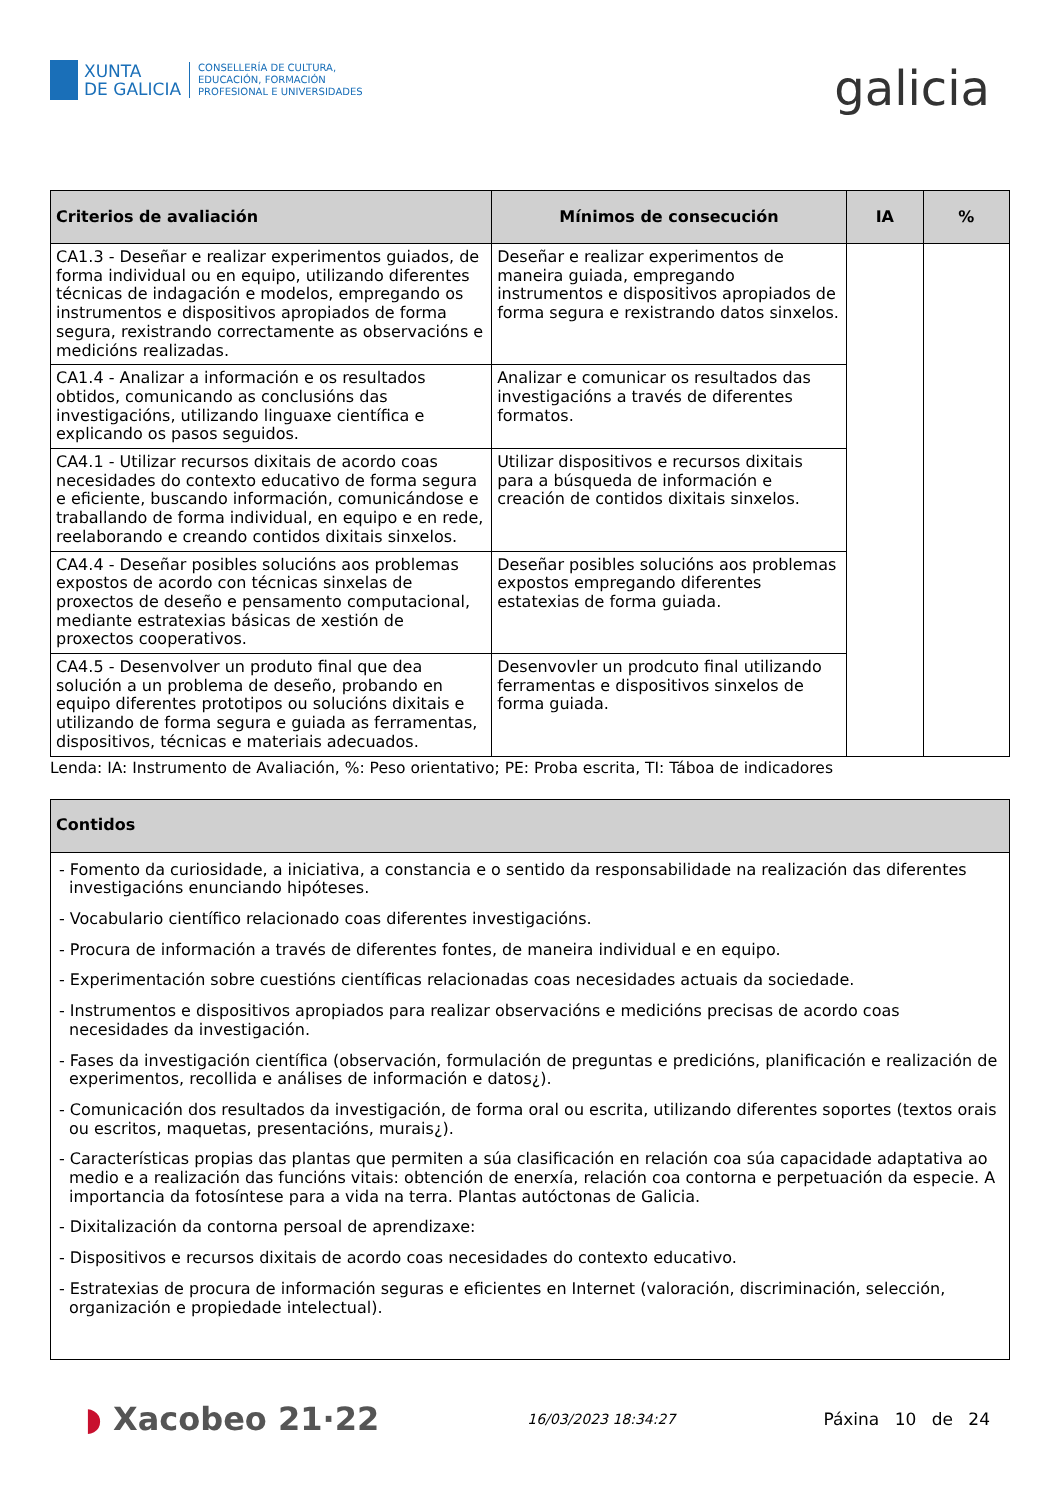XUNTA
DE GALICIA
CONSELLERÍA DE CULTURA,
EDUCACIÓN, FORMACIÓN
PROFESIONAL E UNIVERSIDADES
galicia
| Criterios de avaliación | Mínimos de consecución | IA | % |
| --- | --- | --- | --- |
| CA1.3 - Deseñar e realizar experimentos guiados, de forma individual ou en equipo, utilizando diferentes técnicas de indagación e modelos, empregando os instrumentos e dispositivos apropiados de forma segura, rexistrando correctamente as observacións e medicións realizadas. | Deseñar e realizar experimentos de maneira guiada, empregando instrumentos e dispositivos apropiados de forma segura e rexistrando datos sinxelos. | | |
| CA1.4 - Analizar a información e os resultados obtidos, comunicando as conclusións das investigacións, utilizando linguaxe científica e explicando os pasos seguidos. | Analizar e comunicar os resultados das investigacións a través de diferentes formatos. | | |
| CA4.1 - Utilizar recursos dixitais de acordo coas necesidades do contexto educativo de forma segura e eficiente, buscando información, comunicándose e traballando de forma individual, en equipo e en rede, reelaborando e creando contidos dixitais sinxelos. | Utilizar dispositivos e recursos dixitais para a búsqueda de información e creación de contidos dixitais sinxelos. | | |
| CA4.4 - Deseñar posibles solucións aos problemas expostos de acordo con técnicas sinxelas de proxectos de deseño e pensamento computacional, mediante estratexias básicas de xestión de proxectos cooperativos. | Deseñar posibles solucións aos problemas expostos empregando diferentes estatexias de forma guiada. | | |
| CA4.5 - Desenvolver un produto final que dea solución a un problema de deseño, probando en equipo diferentes prototipos ou solucións dixitais e utilizando de forma segura e guiada as ferramentas, dispositivos, técnicas e materiais adecuados. | Desenvovler un prodcuto final utilizando ferramentas e dispositivos sinxelos de forma guiada. | | |
Lenda: IA: Instrumento de Avaliación, %: Peso orientativo; PE: Proba escrita, TI: Táboa de indicadores
| Contidos |
| --- |
| - Fomento da curiosidade, a iniciativa, a constancia e o sentido da responsabilidade na realización das diferentes investigacións enunciando hipóteses. - Vocabulario científico relacionado coas diferentes investigacións. - Procura de información a través de diferentes fontes, de maneira individual e en equipo. - Experimentación sobre cuestións científicas relacionadas coas necesidades actuais da sociedade. - Instrumentos e dispositivos apropiados para realizar observacións e medicións precisas de acordo coas necesidades da investigación. - Fases da investigación científica (observación, formulación de preguntas e predicións, planificación e realización de experimentos, recollida e análises de información e datos¿). - Comunicación dos resultados da investigación, de forma oral ou escrita, utilizando diferentes soportes (textos orais ou escritos, maquetas, presentacións, murais¿). - Características propias das plantas que permiten a súa clasificación en relación coa súa capacidade adaptativa ao medio e a realización das funcións vitais: obtención de enerxía, relación coa contorna e perpetuación da especie. A importancia da fotosíntese para a vida na terra. Plantas autóctonas de Galicia. - Dixitalización da contorna persoal de aprendizaxe: - Dispositivos e recursos dixitais de acordo coas necesidades do contexto educativo. - Estratexias de procura de información seguras e eficientes en Internet (valoración, discriminación, selección, organización e propiedade intelectual). |
◗ Xacobeo 21·22
16/03/2023 18:34:27
Páxina 10 de 24